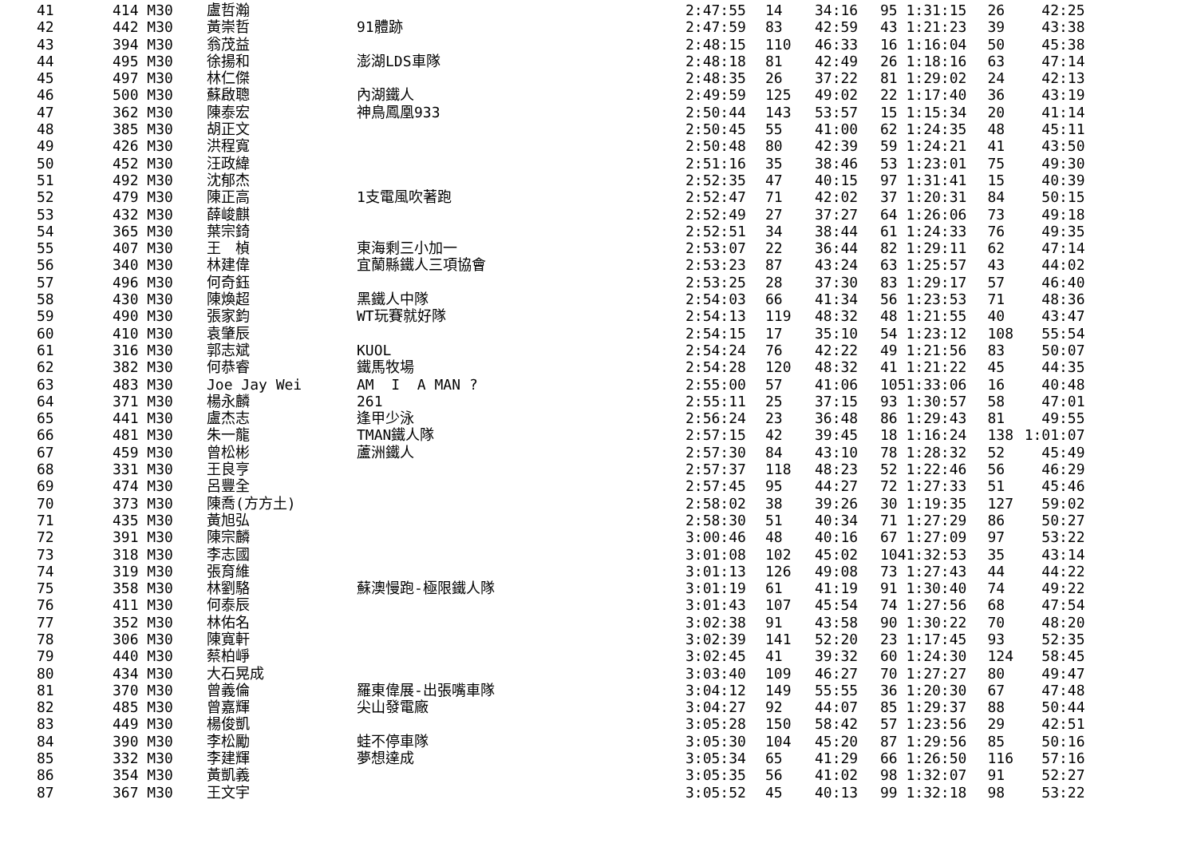| 41 | 414 M30 | 盧哲瀚 | | 2:47:55 | 14 | 34:16 | 95 | 1:31:15 | 26 | 42:25 |
| 42 | 442 M30 | 黃崇哲 | 91體跡 | 2:47:59 | 83 | 42:59 | 43 | 1:21:23 | 39 | 43:38 |
| 43 | 394 M30 | 翁茂益 | | 2:48:15 | 110 | 46:33 | 16 | 1:16:04 | 50 | 45:38 |
| 44 | 495 M30 | 徐揚和 | 澎湖LDS車隊 | 2:48:18 | 81 | 42:49 | 26 | 1:18:16 | 63 | 47:14 |
| 45 | 497 M30 | 林仁傑 | | 2:48:35 | 26 | 37:22 | 81 | 1:29:02 | 24 | 42:13 |
| 46 | 500 M30 | 蘇啟聰 | 內湖鐵人 | 2:49:59 | 125 | 49:02 | 22 | 1:17:40 | 36 | 43:19 |
| 47 | 362 M30 | 陳泰宏 | 神鳥鳳凰933 | 2:50:44 | 143 | 53:57 | 15 | 1:15:34 | 20 | 41:14 |
| 48 | 385 M30 | 胡正文 | | 2:50:45 | 55 | 41:00 | 62 | 1:24:35 | 48 | 45:11 |
| 49 | 426 M30 | 洪程寬 | | 2:50:48 | 80 | 42:39 | 59 | 1:24:21 | 41 | 43:50 |
| 50 | 452 M30 | 汪政緯 | | 2:51:16 | 35 | 38:46 | 53 | 1:23:01 | 75 | 49:30 |
| 51 | 492 M30 | 沈郁杰 | | 2:52:35 | 47 | 40:15 | 97 | 1:31:41 | 15 | 40:39 |
| 52 | 479 M30 | 陳正高 | 1支電風吹著跑 | 2:52:47 | 71 | 42:02 | 37 | 1:20:31 | 84 | 50:15 |
| 53 | 432 M30 | 薛峻麒 | | 2:52:49 | 27 | 37:27 | 64 | 1:26:06 | 73 | 49:18 |
| 54 | 365 M30 | 葉宗錡 | | 2:52:51 | 34 | 38:44 | 61 | 1:24:33 | 76 | 49:35 |
| 55 | 407 M30 | 王 楨 | 東海剩三小加一 | 2:53:07 | 22 | 36:44 | 82 | 1:29:11 | 62 | 47:14 |
| 56 | 340 M30 | 林建偉 | 宜蘭縣鐵人三項協會 | 2:53:23 | 87 | 43:24 | 63 | 1:25:57 | 43 | 44:02 |
| 57 | 496 M30 | 何奇鈺 | | 2:53:25 | 28 | 37:30 | 83 | 1:29:17 | 57 | 46:40 |
| 58 | 430 M30 | 陳煥超 | 黑鐵人中隊 | 2:54:03 | 66 | 41:34 | 56 | 1:23:53 | 71 | 48:36 |
| 59 | 490 M30 | 張家鈞 | WT玩賽就好隊 | 2:54:13 | 119 | 48:32 | 48 | 1:21:55 | 40 | 43:47 |
| 60 | 410 M30 | 袁肇辰 | | 2:54:15 | 17 | 35:10 | 54 | 1:23:12 | 108 | 55:54 |
| 61 | 316 M30 | 郭志斌 | KUOL | 2:54:24 | 76 | 42:22 | 49 | 1:21:56 | 83 | 50:07 |
| 62 | 382 M30 | 何恭睿 | 鐵馬牧場 | 2:54:28 | 120 | 48:32 | 41 | 1:21:22 | 45 | 44:35 |
| 63 | 483 M30 | Joe Jay Wei | AM I A MAN ? | 2:55:00 | 57 | 41:06 | 105 | 1:33:06 | 16 | 40:48 |
| 64 | 371 M30 | 楊永麟 | 261 | 2:55:11 | 25 | 37:15 | 93 | 1:30:57 | 58 | 47:01 |
| 65 | 441 M30 | 盧杰志 | 逢甲少泳 | 2:56:24 | 23 | 36:48 | 86 | 1:29:43 | 81 | 49:55 |
| 66 | 481 M30 | 朱一龍 | TMAN鐵人隊 | 2:57:15 | 42 | 39:45 | 18 | 1:16:24 | 138 | 1:01:07 |
| 67 | 459 M30 | 曾松彬 | 蘆洲鐵人 | 2:57:30 | 84 | 43:10 | 78 | 1:28:32 | 52 | 45:49 |
| 68 | 331 M30 | 王良亨 | | 2:57:37 | 118 | 48:23 | 52 | 1:22:46 | 56 | 46:29 |
| 69 | 474 M30 | 呂豐全 | | 2:57:45 | 95 | 44:27 | 72 | 1:27:33 | 51 | 45:46 |
| 70 | 373 M30 | 陳喬(方方土) | | 2:58:02 | 38 | 39:26 | 30 | 1:19:35 | 127 | 59:02 |
| 71 | 435 M30 | 黃旭弘 | | 2:58:30 | 51 | 40:34 | 71 | 1:27:29 | 86 | 50:27 |
| 72 | 391 M30 | 陳宗麟 | | 3:00:46 | 48 | 40:16 | 67 | 1:27:09 | 97 | 53:22 |
| 73 | 318 M30 | 李志國 | | 3:01:08 | 102 | 45:02 | 104 | 1:32:53 | 35 | 43:14 |
| 74 | 319 M30 | 張育維 | | 3:01:13 | 126 | 49:08 | 73 | 1:27:43 | 44 | 44:22 |
| 75 | 358 M30 | 林劉駱 | 蘇澳慢跑-極限鐵人隊 | 3:01:19 | 61 | 41:19 | 91 | 1:30:40 | 74 | 49:22 |
| 76 | 411 M30 | 何泰辰 | | 3:01:43 | 107 | 45:54 | 74 | 1:27:56 | 68 | 47:54 |
| 77 | 352 M30 | 林佑名 | | 3:02:38 | 91 | 43:58 | 90 | 1:30:22 | 70 | 48:20 |
| 78 | 306 M30 | 陳寬軒 | | 3:02:39 | 141 | 52:20 | 23 | 1:17:45 | 93 | 52:35 |
| 79 | 440 M30 | 蔡柏崢 | | 3:02:45 | 41 | 39:32 | 60 | 1:24:30 | 124 | 58:45 |
| 80 | 434 M30 | 大石晃成 | | 3:03:40 | 109 | 46:27 | 70 | 1:27:27 | 80 | 49:47 |
| 81 | 370 M30 | 曾義倫 | 羅東偉展-出張嘴車隊 | 3:04:12 | 149 | 55:55 | 36 | 1:20:30 | 67 | 47:48 |
| 82 | 485 M30 | 曾嘉輝 | 尖山發電廠 | 3:04:27 | 92 | 44:07 | 85 | 1:29:37 | 88 | 50:44 |
| 83 | 449 M30 | 楊俊凱 | | 3:05:28 | 150 | 58:42 | 57 | 1:23:56 | 29 | 42:51 |
| 84 | 390 M30 | 李松勵 | 蛙不停車隊 | 3:05:30 | 104 | 45:20 | 87 | 1:29:56 | 85 | 50:16 |
| 85 | 332 M30 | 李建輝 | 夢想達成 | 3:05:34 | 65 | 41:29 | 66 | 1:26:50 | 116 | 57:16 |
| 86 | 354 M30 | 黃凱義 | | 3:05:35 | 56 | 41:02 | 98 | 1:32:07 | 91 | 52:27 |
| 87 | 367 M30 | 王文宇 | | 3:05:52 | 45 | 40:13 | 99 | 1:32:18 | 98 | 53:22 |